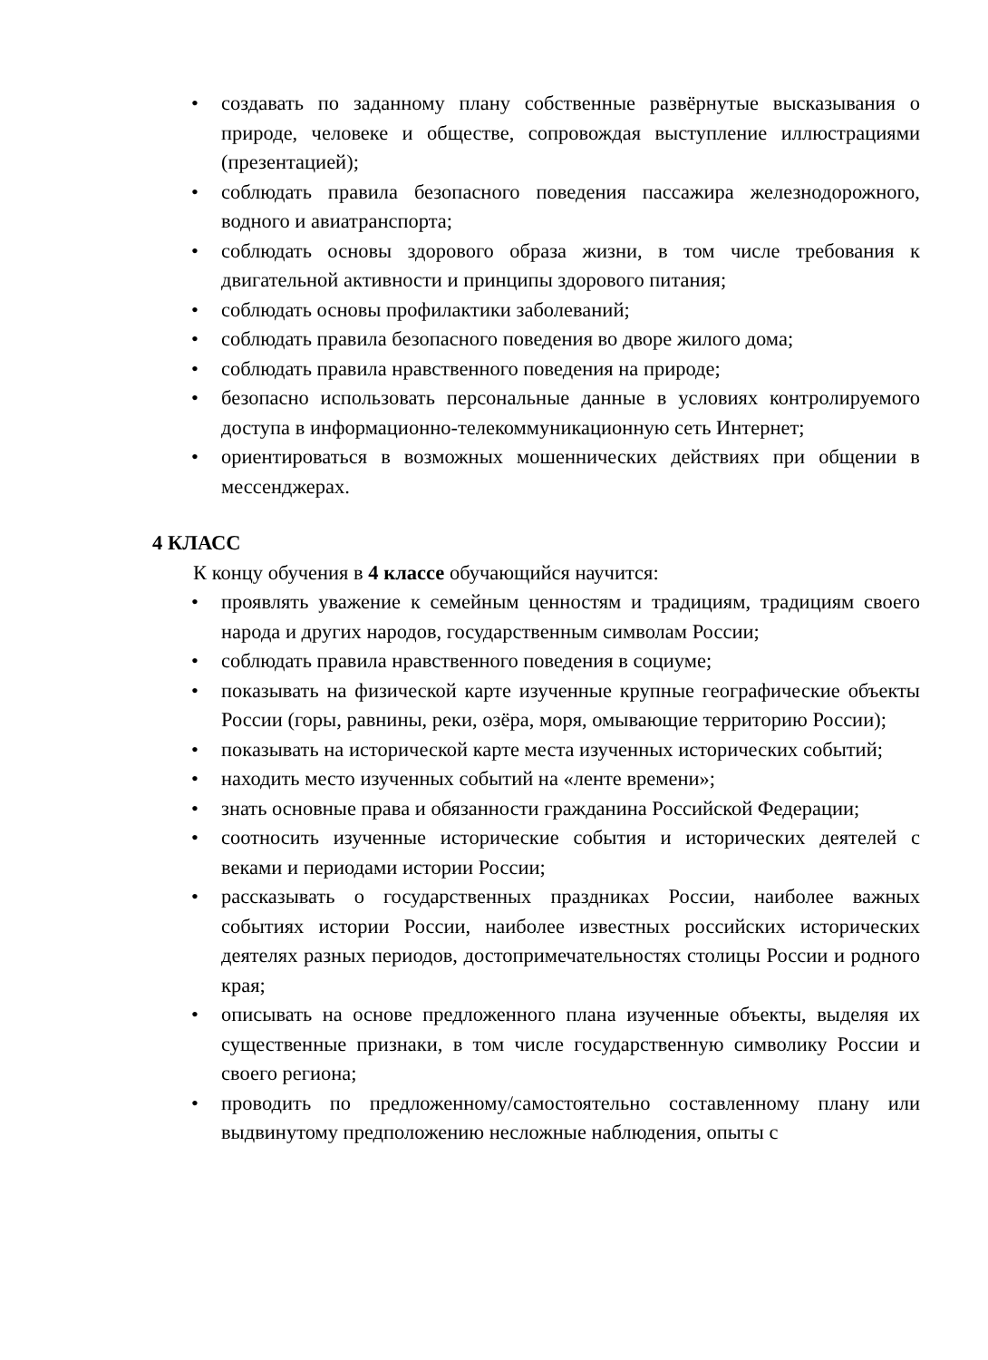• создавать по заданному плану собственные развёрнутые высказывания о природе, человеке и обществе, сопровождая выступление иллюстрациями (презентацией);
• соблюдать правила безопасного поведения пассажира железнодорожного, водного и авиатранспорта;
• соблюдать основы здорового образа жизни, в том числе требования к двигательной активности и принципы здорового питания;
• соблюдать основы профилактики заболеваний;
• соблюдать правила безопасного поведения во дворе жилого дома;
• соблюдать правила нравственного поведения на природе;
• безопасно использовать персональные данные в условиях контролируемого доступа в информационно-телекоммуникационную сеть Интернет;
• ориентироваться в возможных мошеннических действиях при общении в мессенджерах.
4 КЛАСС
К концу обучения в 4 классе обучающийся научится:
• проявлять уважение к семейным ценностям и традициям, традициям своего народа и других народов, государственным символам России;
• соблюдать правила нравственного поведения в социуме;
• показывать на физической карте изученные крупные географические объекты России (горы, равнины, реки, озёра, моря, омывающие территорию России);
• показывать на исторической карте места изученных исторических событий;
• находить место изученных событий на «ленте времени»;
• знать основные права и обязанности гражданина Российской Федерации;
• соотносить изученные исторические события и исторических деятелей с веками и периодами истории России;
• рассказывать о государственных праздниках России, наиболее важных событиях истории России, наиболее известных российских исторических деятелях разных периодов, достопримечательностях столицы России и родного края;
• описывать на основе предложенного плана изученные объекты, выделяя их существенные признаки, в том числе государственную символику России и своего региона;
• проводить по предложенному/самостоятельно составленному плану или выдвинутому предположению несложные наблюдения, опыты с